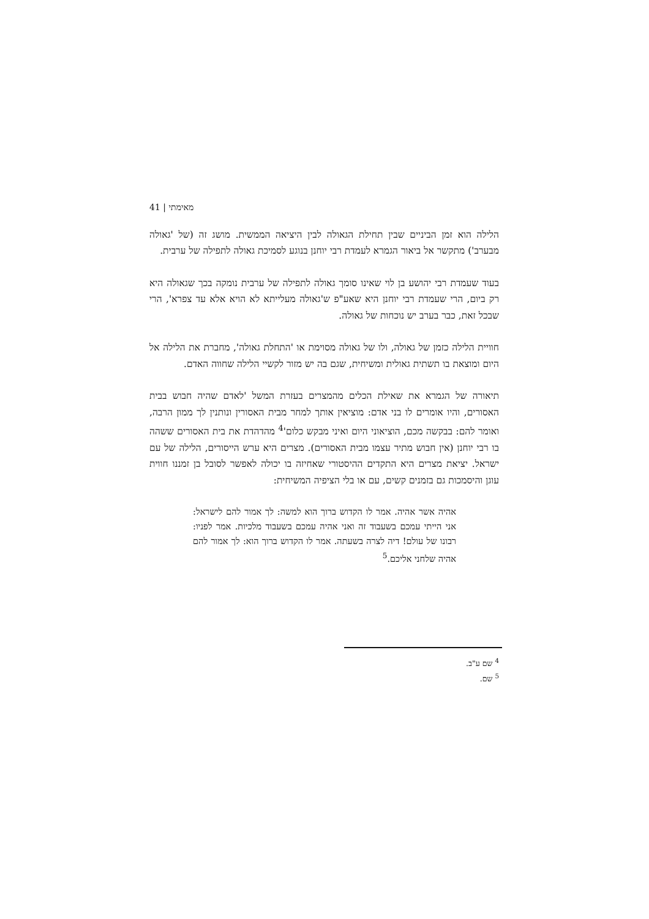מאימתי | 41
הלילה הוא זמן הביניים שבין תחילת הגאולה לבין היציאה הממשית. מושג זה (של 'גאולה מבערב') מתקשר אל ביאור הגמרא לעמדת רבי יוחנן בנוגע לסמיכת גאולה לתפילה של ערבית.
בעוד שעמדת רבי יהושע בן לוי שאינו סומך גאולה לתפילה של ערבית נומקה בכך שגאולה היא רק ביום, הרי שעמדת רבי יוחנן היא שאע"פ ש'גאולה מעלייתא לא הויא אלא עד צפרא', הרי שבכל זאת, כבר בערב יש נוכחות של גאולה.
חוויית הלילה כזמן של גאולה, ולו של גאולה מסוימת או 'התחלת גאולה', מחברת את הלילה אל היום ומוצאת בו תשתית גאולית ומשיחית, שגם בה יש מזור לקשיי הלילה שחווה האדם.
תיאורה של הגמרא את שאילת הכלים מהמצרים בעזרת המשל 'לאדם שהיה חבוש בבית האסורים, והיו אומרים לו בני אדם: מוציאין אותך למחר מבית האסורין ונותנין לך ממון הרבה, ואומר להם: בבקשה מכם, הוציאוני היום ואיני מבקש כלום'<sup>4</sup> מהדהדת את בית האסורים ששהה בו רבי יוחנן (אין חבוש מתיר עצמו מבית האסורים). מצרים היא ערש הייסורים, הלילה של עם ישראל. יציאת מצרים היא התקדים ההיסטורי שאחיזה בו יכולה לאפשר לסובל בן זמננו חווית עוגן והיסמכות גם בזמנים קשים, עם או בלי הציפיה המשיחית:
אהיה אשר אהיה. אמר לו הקדוש ברוך הוא למשה: לך אמור להם לישראל: אני הייתי עמכם בשעבוד זה ואני אהיה עמכם בשעבוד מלכיות. אמר לפניו: רבונו של עולם! דיה לצרה בשעתה. אמר לו הקדוש ברוך הוא: לך אמור להם אהיה שלחני אליכם.<sup>5</sup>
<sup>4</sup> שם ע"ב.
<sup>5</sup> שם.